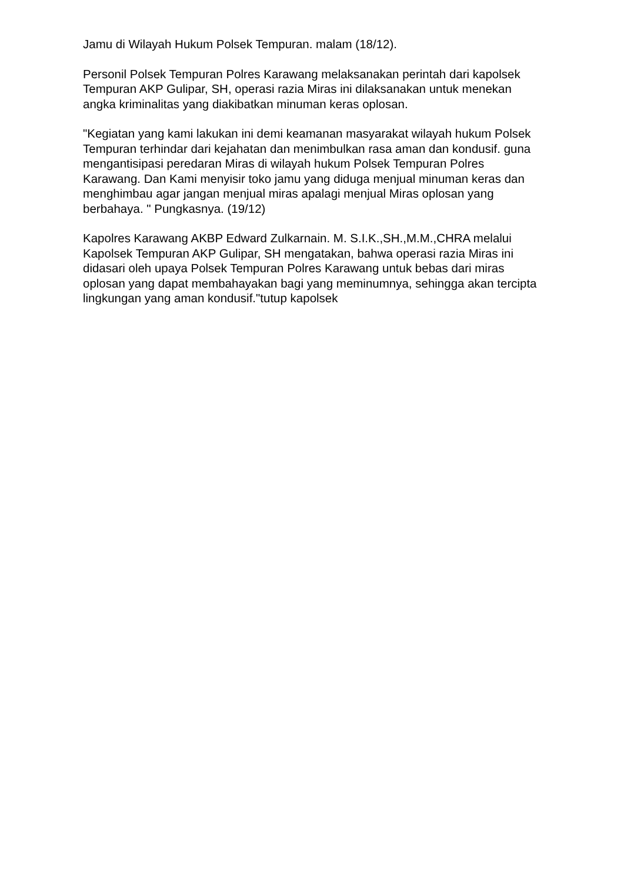Jamu di Wilayah Hukum Polsek Tempuran. malam (18/12).
Personil Polsek Tempuran Polres Karawang melaksanakan perintah dari kapolsek Tempuran AKP Gulipar, SH, operasi razia Miras ini dilaksanakan untuk menekan angka kriminalitas yang diakibatkan minuman keras oplosan.
"Kegiatan yang kami lakukan ini demi keamanan masyarakat wilayah hukum Polsek Tempuran terhindar dari kejahatan dan menimbulkan rasa aman dan kondusif. guna mengantisipasi peredaran Miras di wilayah hukum Polsek Tempuran Polres Karawang. Dan Kami menyisir toko jamu yang diduga menjual minuman keras dan menghimbau agar jangan menjual miras apalagi menjual Miras oplosan yang berbahaya. " Pungkasnya. (19/12)
Kapolres Karawang AKBP Edward Zulkarnain. M. S.I.K.,SH.,M.M.,CHRA melalui Kapolsek Tempuran AKP Gulipar, SH mengatakan, bahwa operasi razia Miras ini didasari oleh upaya Polsek Tempuran Polres Karawang untuk bebas dari miras oplosan yang dapat membahayakan bagi yang meminumnya, sehingga akan tercipta lingkungan yang aman kondusif."tutup kapolsek